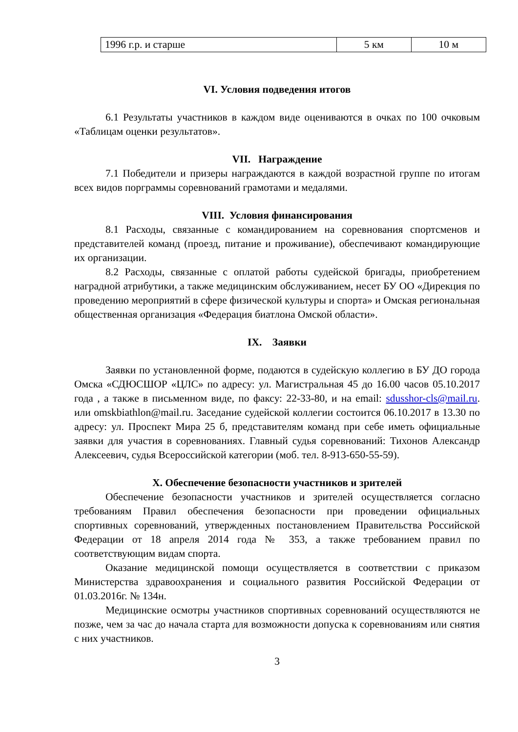| 1996 г.р. и старше | 5 км | 10 м |
VI. Условия подведения итогов
6.1 Результаты участников в каждом виде оцениваются в очках по 100 очковым «Таблицам оценки результатов».
VII. Награждение
7.1 Победители и призеры награждаются в каждой возрастной группе по итогам всех видов порграммы соревнований грамотами и медалями.
VIII. Условия финансирования
8.1 Расходы, связанные с командированием на соревнования спортсменов и представителей команд (проезд, питание и проживание), обеспечивают командирующие их организации.
8.2 Расходы, связанные с оплатой работы судейской бригады, приобретением наградной атрибутики, а также медицинским обслуживанием, несет БУ ОО «Дирекция по проведению мероприятий в сфере физической культуры и спорта» и Омская региональная общественная организация «Федерация биатлона Омской области».
IX. Заявки
Заявки по установленной форме, подаются в судейскую коллегию в БУ ДО города Омска «СДЮСШОР «ЦЛС» по адресу: ул. Магистральная 45 до 16.00 часов 05.10.2017 года , а также в письменном виде, по факсу: 22-33-80, и на email: sdusshor-cls@mail.ru. или omskbiathlon@mail.ru. Заседание судейской коллегии состоится 06.10.2017 в 13.30 по адресу: ул. Проспект Мира 25 б, представителям команд при себе иметь официальные заявки для участия в соревнованиях. Главный судья соревнований: Тихонов Александр Алексеевич, судья Всероссийской категории (моб. тел. 8-913-650-55-59).
X. Обеспечение безопасности участников и зрителей
Обеспечение безопасности участников и зрителей осуществляется согласно требованиям Правил обеспечения безопасности при проведении официальных спортивных соревнований, утвержденных постановлением Правительства Российской Федерации от 18 апреля 2014 года № 353, а также требованием правил по соответствующим видам спорта.
Оказание медицинской помощи осуществляется в соответствии с приказом Министерства здравоохранения и социального развития Российской Федерации от 01.03.2016г. № 134н.
Медицинские осмотры участников спортивных соревнований осуществляются не позже, чем за час до начала старта для возможности допуска к соревнованиям или снятия с них участников.
3